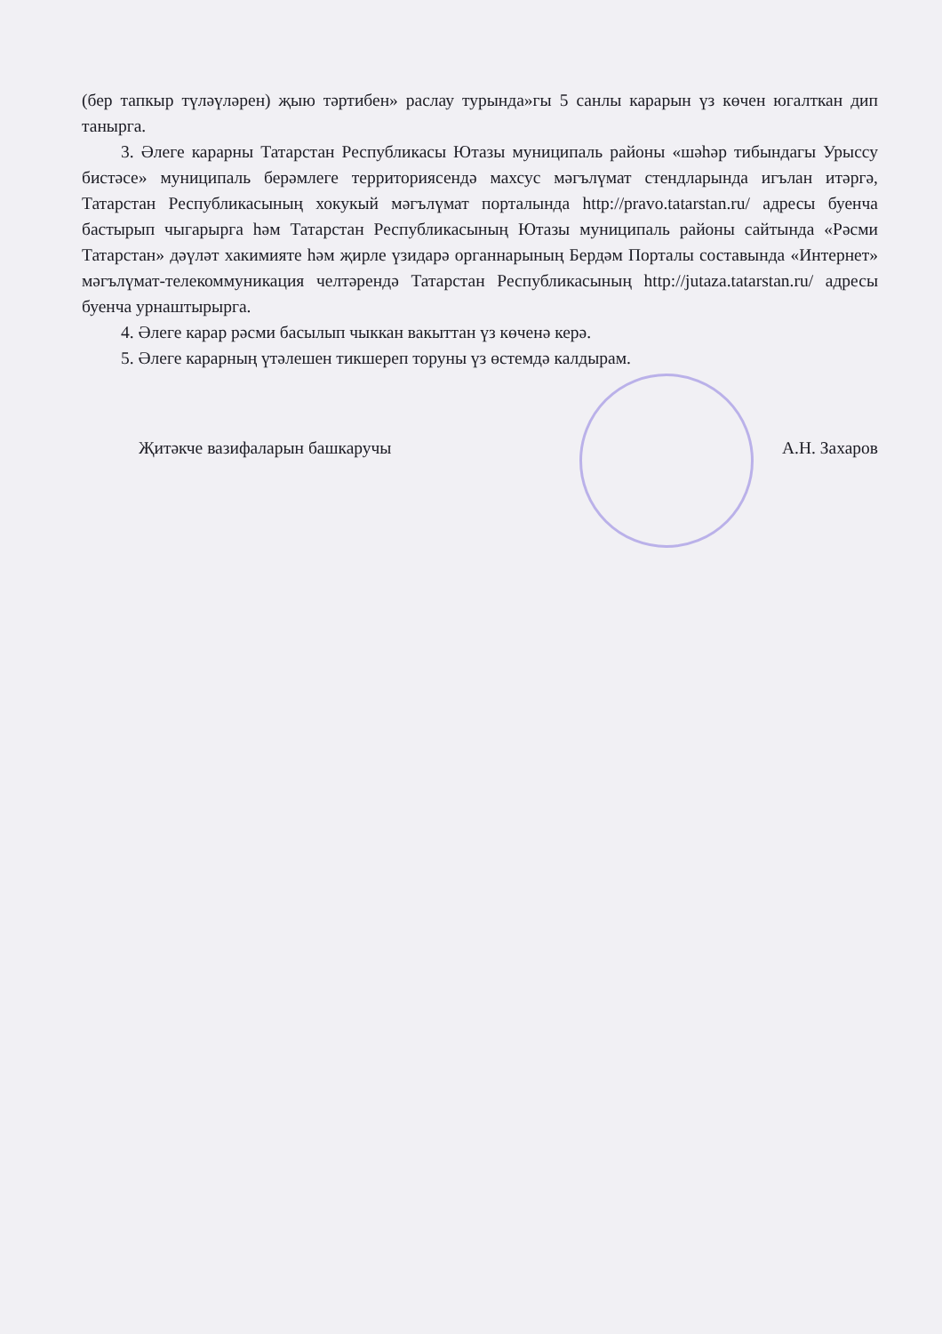(бер тапкыр түләүләрен) җыю тәртибен» раслау турында»гы 5 санлы карарын үз көчен югалткан дип танырга.
3. Әлеге карарны Татарстан Республикасы Ютазы муниципаль районы «шәһәр тибындагы Урыссу бистәсе» муниципаль берәмлеге территориясендә махсус мәгълүмат стендларында игълан итәргә, Татарстан Республикасының хокукый мәгълүмат порталында http://pravo.tatarstan.ru/ адресы буенча бастырып чыгарырга һәм Татарстан Республикасының Ютазы муниципаль районы сайтында «Рәсми Татарстан» дәүләт хакимияте һәм җирле үзидарә органнарының Бердәм Порталы составында «Интернет» мәгълүмат-телекоммуникация челтәрендә Татарстан Республикасының http://jutaza.tatarstan.ru/ адресы буенча урнаштырырга.
4. Әлеге карар рәсми басылып чыккан вакыттан үз көченә керә.
5. Әлеге карарның үтәлешен тикшереп торуны үз өстемдә калдырам.
Җитәкче вазифаларын башкаручы А.Н. Захаров